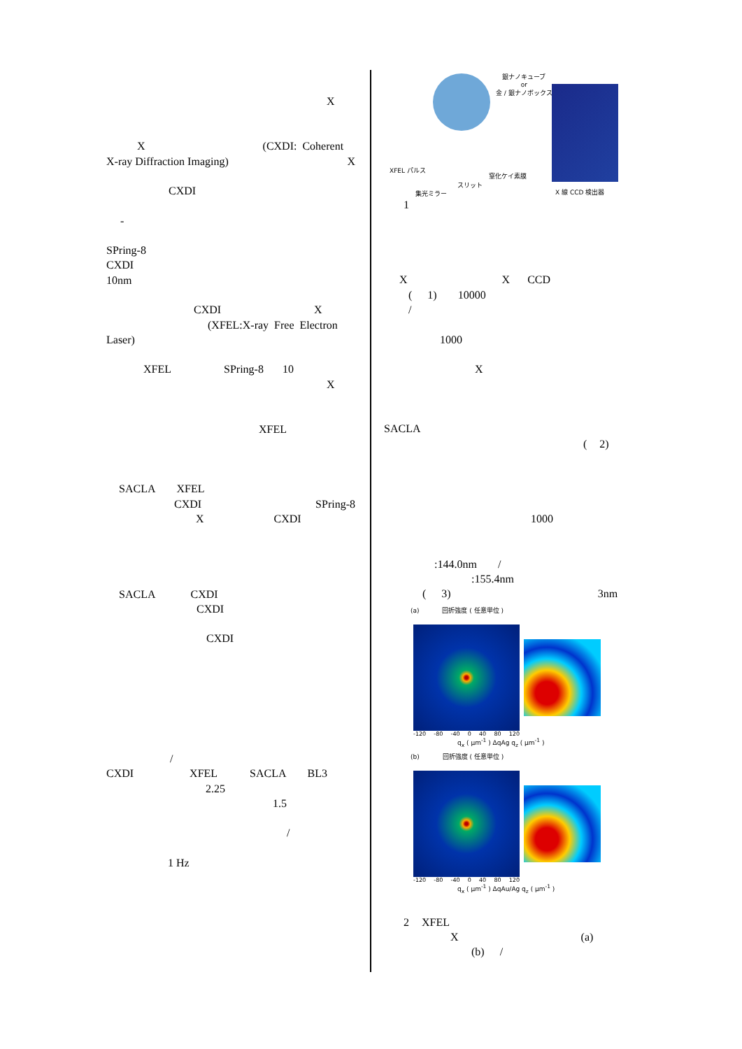X
X (CXDI: Coherent
X-ray Diffraction Imaging) X
CXDI
-
SPring-8
CXDI
10nm
CXDI X
(XFEL:X-ray Free Electron
Laser)
XFEL SPring-8 10
X
XFEL
SACLA XFEL
CXDI SPring-8
X CXDI
SACLA CXDI
CXDI
CXDI
/
CXDI XFEL SACLA BL3
2.25
1.5
/
1 Hz
銀ナノキューブ
or
金 / 銀ナノボックス
XFEL パルス
窒化ケイ素膜
スリット
集光ミラー X 線 CCD 検出器
1
X X CCD
(1) 10000
/
1000
X
SACLA
(2)
1000
:144.0nm /
:155.4nm
(3) 3nm
(a) 回折強度 ( 任意単位 )
-120 -80 -40 0 40 80 120
q<sub>x</sub> ( μm<sup>-1</sup> ) ΔqAg q<sub>z</sub> ( μm<sup>-1</sup> )
(b) 回折強度 ( 任意単位 )
-120 -80 -40 0 40 80 120
q<sub>x</sub> ( μm<sup>-1</sup> ) ΔqAu/Ag q<sub>z</sub> ( μm<sup>-1</sup> )
2 XFEL
X (a)
(b) /